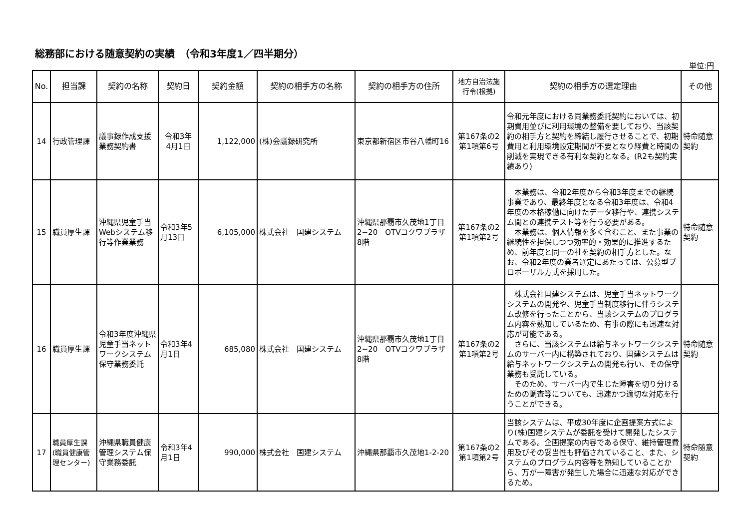総務部における随意契約の実績　（令和3年度1／四半期分）
単位:円
| No. | 担当課 | 契約の名称 | 契約日 | 契約金額 | 契約の相手方の名称 | 契約の相手方の住所 | 地方自治法施行令(根拠) | 契約の相手方の選定理由 | その他 |
| --- | --- | --- | --- | --- | --- | --- | --- | --- | --- |
| 14 | 行政管理課 | 議事録作成支援業務契約書 | 令和3年 4月1日 | 1,122,000 | (株)会議録研究所 | 東京都新宿区市谷八幡町16 | 第167条の2第1項第6号 | 令和元年度における同業務委託契約においては、初期費用並びに利用環境の整備を要しており、当該契約の相手方と契約を締結し履行させることで、初期費用と利用環境設定期間が不要となり経費と時間の削減を実現できる有利な契約となる。(R2も契約実績あり) | 特命随意契約 |
| 15 | 職員厚生課 | 沖縄県児童手当Webシステム移行等作業業務 | 令和3年5月13日 | 6,105,000 | 株式会社 国建システム | 沖縄県那覇市久茂地1丁目2−20 OTVコクワプラザ 8階 | 第167条の2第1項第2号 | 本業務は、令和2年度から令和3年度までの継続事業であり、最終年度となる令和3年度は、令和4年度の本格稼働に向けたデータ移行や、連携システム間との連携テスト等を行う必要がある。 本業務は、個人情報を多く含むこと、また事業の継続性を担保しつつ効率的・効果的に推進するため、前年度と同一の社を契約の相手方とした。なお、令和2年度の業者選定にあたっては、公募型プロポーザル方式を採用した。 | 特命随意契約 |
| 16 | 職員厚生課 | 令和3年度沖縄県児童手当ネットワークシステム保守業務委託 | 令和3年4月1日 | 685,080 | 株式会社 国建システム | 沖縄県那覇市久茂地1丁目2−20 OTVコクワプラザ 8階 | 第167条の2第1項第2号 | 株式会社国建システムは、児童手当ネットワークシステムの開発や、児童手当制度移行に伴うシステム改修を行ったことから、当該システムのプログラム内容を熟知しているため、有事の際にも迅速な対応が可能である。 さらに、当該システムは給与ネットワークシステムのサーバー内に構築されており、国建システムは給与ネットワークシステムの開発も行い、その保守業務も受託している。 そのため、サーバー内で生じた障害を切り分けるための調査等についても、迅速かつ適切な対応を行うことができる。 | 特命随意契約 |
| 17 | 職員厚生課(職員健康管理センター) | 沖縄県職員健康管理システム保守業務委託 | 令和3年4月1日 | 990,000 | 株式会社 国建システム | 沖縄県那覇市久茂地1-2-20 | 第167条の2第1項第2号 | 当該システムは、平成30年度に企画提案方式により(株)国建システムが委託を受けて開発したシステムである。企画提案の内容である保守、維持管理費用及びその妥当性も評価されていること、また、システムのプログラム内容等を熟知していることから、万が一障害が発生した場合に迅速な対応ができるため。 | 特命随意契約 |